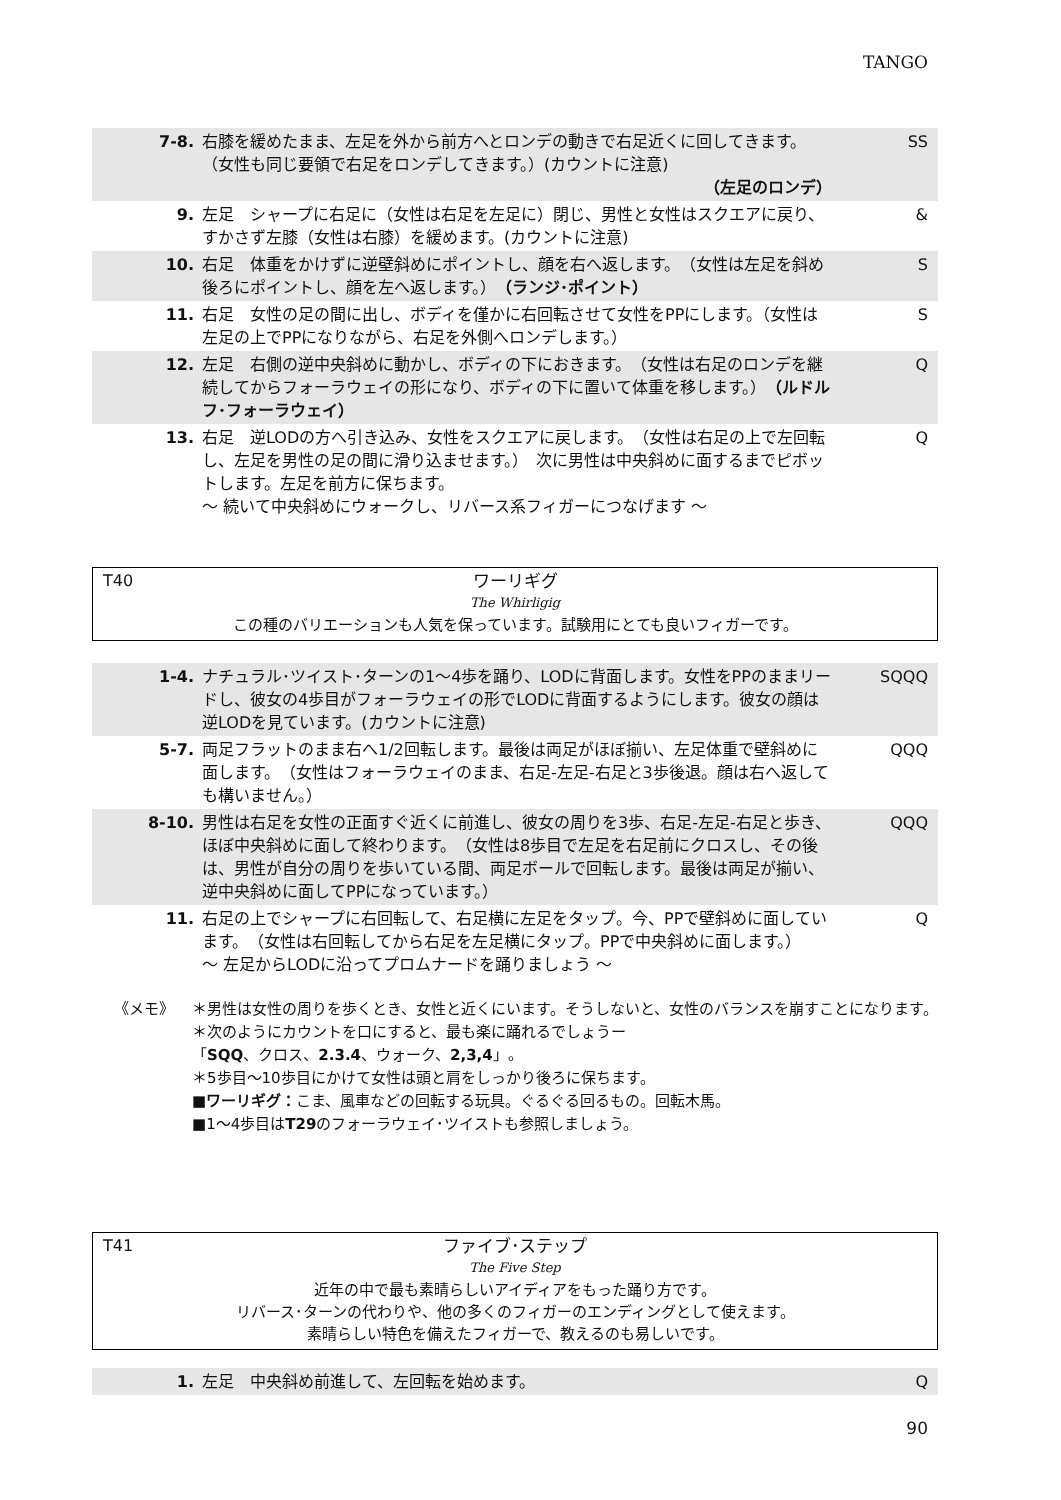TANGO
| 7-8. | 右膝を緩めたまま、左足を外から前方へとロンデの動きで右足近くに回してきます。 （女性も同じ要領で右足をロンデしてきます。）(カウントに注意) （左足のロンデ） | SS |
| 9. | 左足 シャープに右足に（女性は右足を左足に）閉じ、男性と女性はスクエアに戻り、すかさず左膝（女性は右膝）を緩めます。(カウントに注意) | & |
| 10. | 右足 体重をかけずに逆壁斜めにポイントし、顔を右へ返します。 （女性は左足を斜め後ろにポイントし、顔を左へ返します。） （ランジ･ポイント） | S |
| 11. | 右足 女性の足の間に出し、ボディを僅かに右回転させて女性をPPにします。（女性は左足の上でPPになりながら、右足を外側へロンデします。） | S |
| 12. | 左足 右側の逆中央斜めに動かし、ボディの下におきます。 （女性は右足のロンデを継続してからフォーラウェイの形になり、ボディの下に置いて体重を移します。） （ルドルフ･フォーラウェイ） | Q |
| 13. | 右足 逆LODの方へ引き込み、女性をスクエアに戻します。 （女性は右足の上で左回転し、左足を男性の足の間に滑り込ませます。） 次に男性は中央斜めに面するまでピボットします。左足を前方に保ちます。 ～ 続いて中央斜めにウォークし、リバース系フィガーにつなげます ～ | Q |
T40
ワーリギグ
The Whirligig
この種のバリエーションも人気を保っています。試験用にとても良いフィガーです。
| 1-4. | ナチュラル･ツイスト･ターンの1～4歩を踊り、LODに背面します。女性をPPのままリードし、彼女の4歩目がフォーラウェイの形でLODに背面するようにします。彼女の顔は逆LODを見ています。(カウントに注意) | SQQQ |
| 5-7. | 両足フラットのまま右へ1/2回転します。最後は両足がほぼ揃い、左足体重で壁斜めに面します。 （女性はフォーラウェイのまま、右足-左足-右足と3歩後退。顔は右へ返しても構いません。） | QQQ |
| 8-10. | 男性は右足を女性の正面すぐ近くに前進し、彼女の周りを3歩、右足-左足-右足と歩き、ほぼ中央斜めに面して終わります。 （女性は8歩目で左足を右足前にクロスし、その後は、男性が自分の周りを歩いている間、両足ボールで回転します。最後は両足が揃い、逆中央斜めに面してPPになっています。） | QQQ |
| 11. | 右足の上でシャープに右回転して、右足横に左足をタップ。今、PPで壁斜めに面しています。 （女性は右回転してから右足を左足横にタップ。PPで中央斜めに面します。） ～ 左足からLODに沿ってプロムナードを踊りましょう ～ | Q |
《メモ》 ＊男性は女性の周りを歩くとき、女性と近くにいます。そうしないと、女性のバランスを崩すことになります。
＊次のようにカウントを口にすると、最も楽に踊れるでしょうー
「SQQ、クロス、2.3.4、ウォーク、2,3,4」。
＊5歩目～10歩目にかけて女性は頭と肩をしっかり後ろに保ちます。
■ワーリギグ：こま、風車などの回転する玩具。ぐるぐる回るもの。回転木馬。
■1～4歩目はT29のフォーラウェイ･ツイストも参照しましょう。
T41
ファイブ･ステップ
The Five Step
近年の中で最も素晴らしいアイディアをもった踊り方です。
リバース･ターンの代わりや、他の多くのフィガーのエンディングとして使えます。
素晴らしい特色を備えたフィガーで、教えるのも易しいです。
| 1. | 左足 中央斜め前進して、左回転を始めます。 | Q |
90